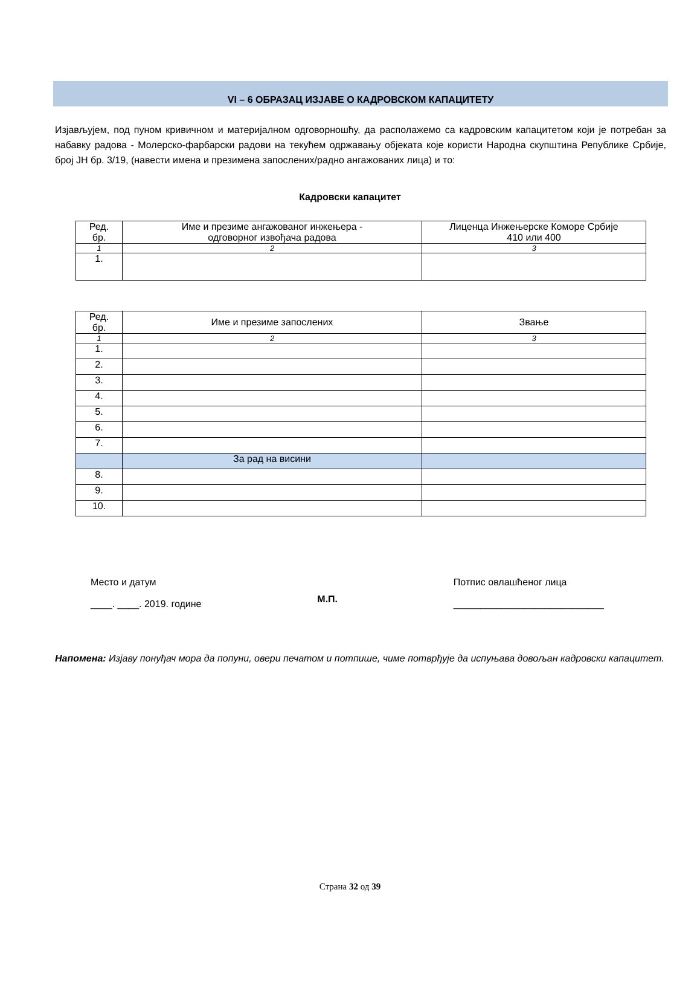VI – 6 ОБРАЗАЦ ИЗЈАВЕ О КАДРОВСКОМ КАПАЦИТЕТУ
Изјављујем, под пуном кривичном и материјалном одговорношћу, да располажемо са кадровским капацитетом који је потребан за набавку радова - Молерско-фарбарски радови на текућем одржавању објеката које користи Народна скупштина Републике Србије, број ЈН бр. 3/19, (навести имена и презимена запослених/радно ангажованих лица) и то:
Кадровски капацитет
| Ред. бр. | Име и презиме ангажованог инжењера - одговорног извођача радова | Лиценца Инжењерске Коморе Србије 410 или 400 |
| --- | --- | --- |
| 1 | 2 | 3 |
| 1. | | |
| Ред. бр. | Име и презиме запослених | Звање |
| --- | --- | --- |
| 1 | 2 | 3 |
| 1. | | |
| 2. | | |
| 3. | | |
| 4. | | |
| 5. | | |
| 6. | | |
| 7. | | |
| | За рад на висини | |
| 8. | | |
| 9. | | |
| 10. | | |
Место и датум
____. ____. 2019. године
М.П.
Потпис овлашћеног лица
____________________________
Напомена: Изјаву понуђач мора да попуни, овери печатом и потпише, чиме потврђује да испуњава довољан кадровски капацитет.
Страна 32 од 39